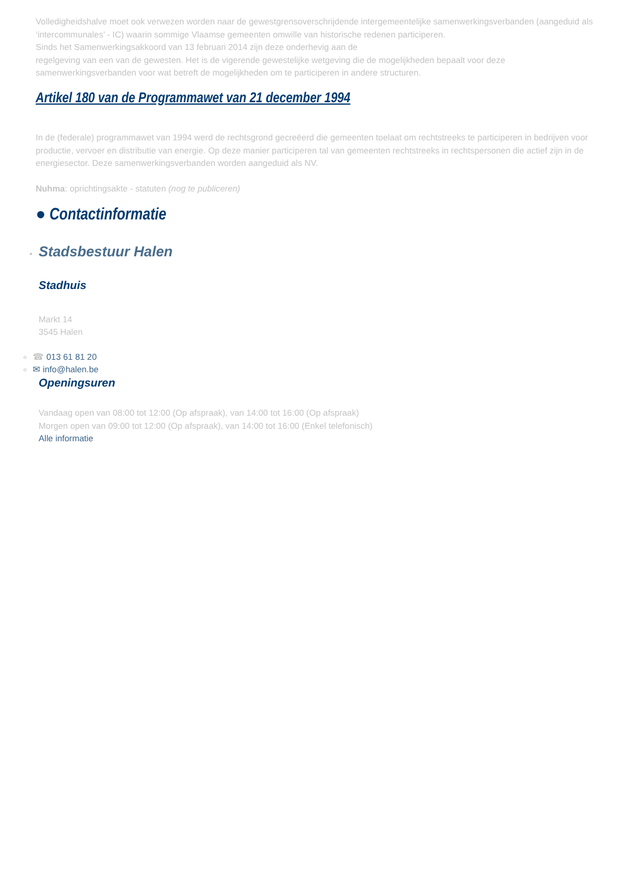Volledigheidshalve moet ook verwezen worden naar de gewestgrensoverschrijdende intergemeentelijke samenwerkingsverbanden (aangeduid als ‘intercommunales’ - IC) waarin sommige Vlaamse gemeenten omwille van historische redenen participeren.
Sinds het Samenwerkingsakkoord van 13 februari 2014 zijn deze onderhevig aan de
regelgeving van een van de gewesten. Het is de vigerende gewestelijke wetgeving die de mogelijkheden bepaalt voor deze samenwerkingsverbanden voor wat betreft de mogelijkheden om te participeren in andere structuren.
Artikel 180 van de Programmawet van 21 december 1994
In de (federale) programmawet van 1994 werd de rechtsgrond gecreëerd die gemeenten toelaat om rechtstreeks te participeren in bedrijven voor productie, vervoer en distributie van energie. Op deze manier participeren tal van gemeenten rechtstreeks in rechtspersonen die actief zijn in de energiesector. Deze samenwerkingsverbanden worden aangeduid als NV.
Nuhma: oprichtingsakte - statuten (nog te publiceren)
● Contactinformatie
Stadsbestuur Halen
Stadhuis
Markt 14
3545 Halen
☎ 013 61 81 20
✉ info@halen.be
Openingsuren
Vandaag open van 08:00 tot 12:00 (Op afspraak), van 14:00 tot 16:00 (Op afspraak)
Morgen open van 09:00 tot 12:00 (Op afspraak), van 14:00 tot 16:00 (Enkel telefonisch)
Alle informatie